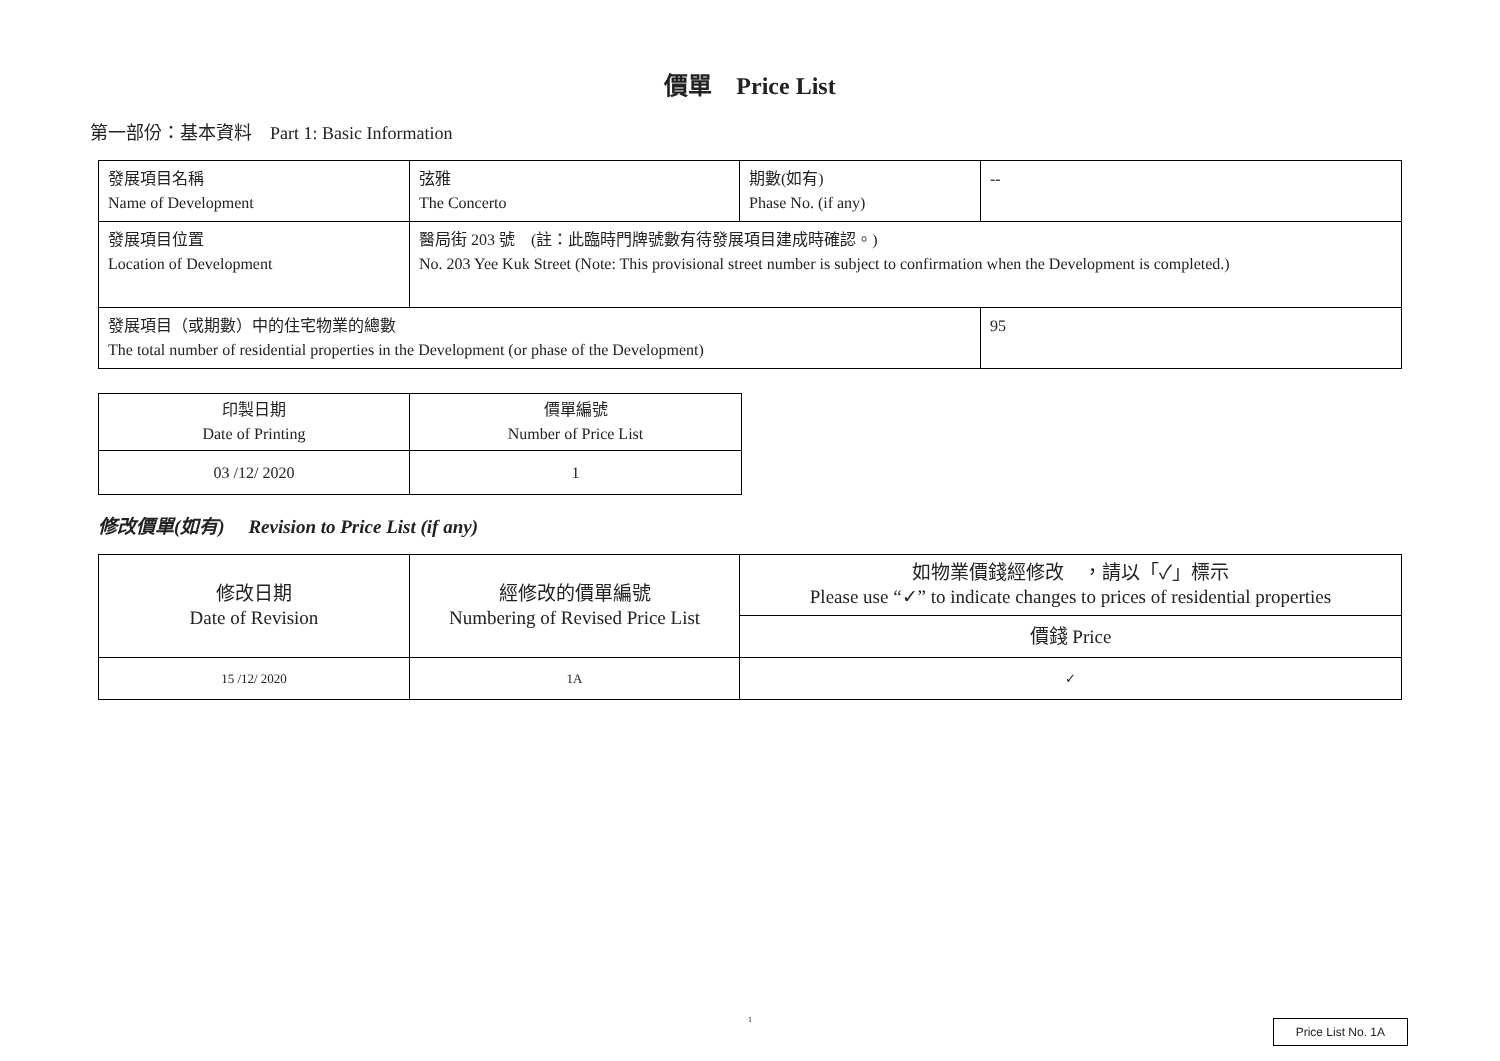價單　Price List
第一部份：基本資料　Part 1: Basic Information
| 發展項目名稱 Name of Development | 弦雅 The Concerto | 期數(如有) Phase No. (if any) | -- |
| 發展項目位置 Location of Development | 醫局街 203 號 (註：此臨時門牌號數有待發展項目建成時確認。) No. 203 Yee Kuk Street (Note: This provisional street number is subject to confirmation when the Development is completed.) | | |
| 發展項目（或期數）中的住宅物業的總數 The total number of residential properties in the Development (or phase of the Development) | | | 95 |
| 印製日期 Date of Printing | 價單編號 Number of Price List |
| 03 /12/ 2020 | 1 |
修改價單(如有)　 Revision to Price List (if any)
| 修改日期 Date of Revision | 經修改的價單編號 Numbering of Revised Price List | 如物業價錢經修改 ，請以「✓」標示 Please use “✓” to indicate changes to prices of residential properties |
| --- | --- | --- |
| | | 價錢 Price |
| 15 /12/ 2020 | 1A | ✓ |
1 Price List No. 1A